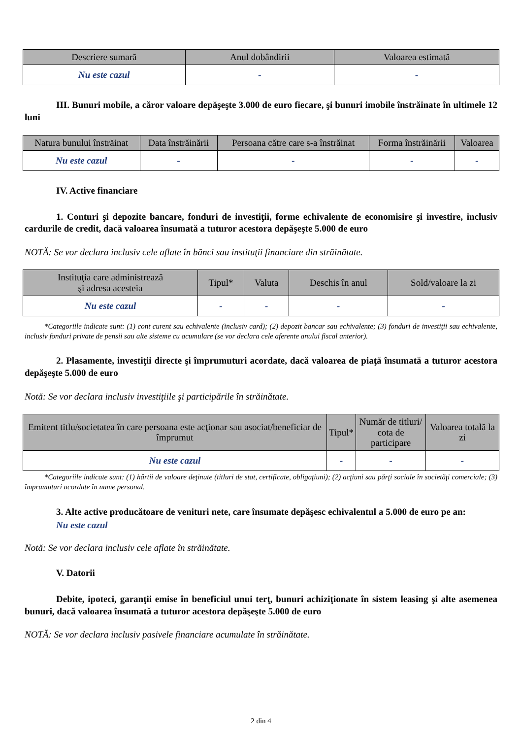| Descriere sumară | Anul dobândirii | Valoarea estimată |
| --- | --- | --- |
| Nu este cazul | - | - |
III. Bunuri mobile, a căror valoare depăşeşte 3.000 de euro fiecare, şi bunuri imobile înstrăinate în ultimele 12 luni
| Natura bunului înstrăinat | Data înstrăinării | Persoana către care s-a înstrăinat | Forma înstrăinării | Valoarea |
| --- | --- | --- | --- | --- |
| Nu este cazul | - | - | - | - |
IV. Active financiare
1. Conturi şi depozite bancare, fonduri de investiţii, forme echivalente de economisire şi investire, inclusiv cardurile de credit, dacă valoarea însumată a tuturor acestora depăşeşte 5.000 de euro
NOTĂ: Se vor declara inclusiv cele aflate în bănci sau instituţii financiare din străinătate.
| Instituţia care administrează şi adresa acesteia | Tipul* | Valuta | Deschis în anul | Sold/valoare la zi |
| --- | --- | --- | --- | --- |
| Nu este cazul | - | - | - | - |
*Categoriile indicate sunt: (1) cont curent sau echivalente (inclusiv card); (2) depozit bancar sau echivalente; (3) fonduri de investiţii sau echivalente, inclusiv fonduri private de pensii sau alte sisteme cu acumulare (se vor declara cele aferente anului fiscal anterior).
2. Plasamente, investiţii directe şi împrumuturi acordate, dacă valoarea de piaţă însumată a tuturor acestora depăşeşte 5.000 de euro
Notă: Se vor declara inclusiv investiţiile şi participările în străinătate.
| Emitent titlu/societatea în care persoana este acţionar sau asociat/beneficiar de împrumut | Tipul* | Număr de titluri/ cota de participare | Valoarea totală la zi |
| --- | --- | --- | --- |
| Nu este cazul | - | - | - |
*Categoriile indicate sunt: (1) hârtii de valoare deţinute (titluri de stat, certificate, obligaţiuni); (2) acţiuni sau părţi sociale în societăţi comerciale; (3) împrumuturi acordate în nume personal.
3. Alte active producătoare de venituri nete, care însumate depăşesc echivalentul a 5.000 de euro pe an:
Nu este cazul
Notă: Se vor declara inclusiv cele aflate în străinătate.
V. Datorii
Debite, ipoteci, garanţii emise în beneficiul unui terţ, bunuri achiziţionate în sistem leasing şi alte asemenea bunuri, dacă valoarea însumată a tuturor acestora depăşeşte 5.000 de euro
NOTĂ: Se vor declara inclusiv pasivele financiare acumulate în străinătate.
2 din 4